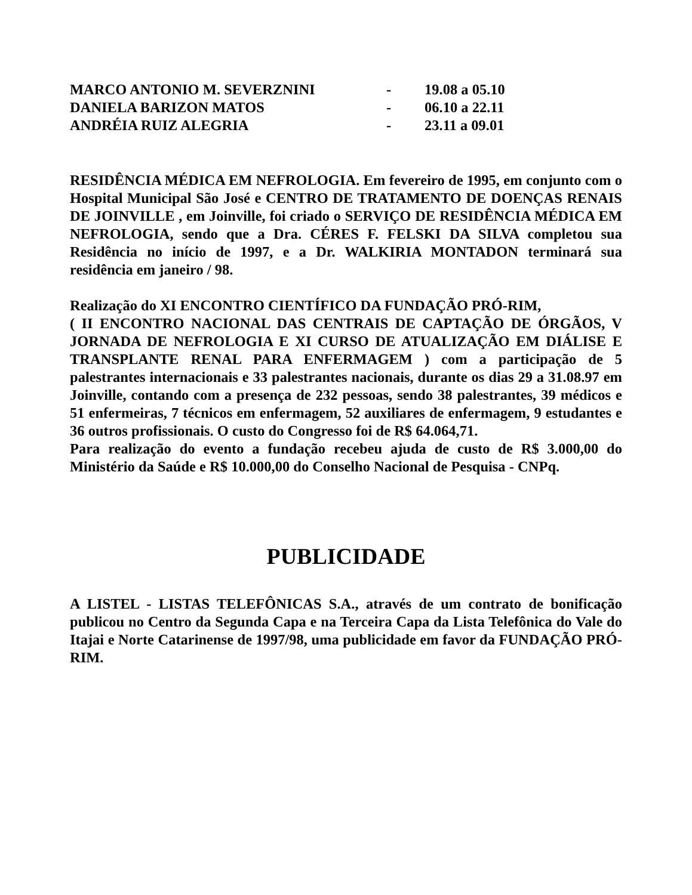MARCO ANTONIO M. SEVERZNINI - 19.08 a 05.10
DANIELA BARIZON MATOS - 06.10 a 22.11
ANDRÉIA RUIZ ALEGRIA - 23.11 a 09.01
RESIDÊNCIA MÉDICA EM NEFROLOGIA. Em fevereiro de 1995, em conjunto com o Hospital Municipal São José e CENTRO DE TRATAMENTO DE DOENÇAS RENAIS DE JOINVILLE , em Joinville, foi criado o SERVIÇO DE RESIDÊNCIA MÉDICA EM NEFROLOGIA, sendo que a Dra. CÉRES F. FELSKI DA SILVA completou sua Residência no início de 1997, e a Dr. WALKIRIA MONTADON terminará sua residência em janeiro / 98.
Realização do XI ENCONTRO CIENTÍFICO DA FUNDAÇÃO PRÓ-RIM,
( II ENCONTRO NACIONAL DAS CENTRAIS DE CAPTAÇÃO DE ÓRGÃOS, V JORNADA DE NEFROLOGIA E XI CURSO DE ATUALIZAÇÃO EM DIÁLISE E TRANSPLANTE RENAL PARA ENFERMAGEM ) com a participação de 5 palestrantes internacionais e 33 palestrantes nacionais, durante os dias 29 a 31.08.97 em Joinville, contando com a presença de 232 pessoas, sendo 38 palestrantes, 39 médicos e 51 enfermeiras, 7 técnicos em enfermagem, 52 auxiliares de enfermagem, 9 estudantes e 36 outros profissionais. O custo do Congresso foi de R$ 64.064,71.
Para realização do evento a fundação recebeu ajuda de custo de R$ 3.000,00 do Ministério da Saúde e R$ 10.000,00 do Conselho Nacional de Pesquisa - CNPq.
PUBLICIDADE
A LISTEL - LISTAS TELEFÔNICAS S.A., através de um contrato de bonificação publicou no Centro da Segunda Capa e na Terceira Capa da Lista Telefônica do Vale do Itajai e Norte Catarinense de 1997/98, uma publicidade em favor da FUNDAÇÃO PRÓ-RIM.